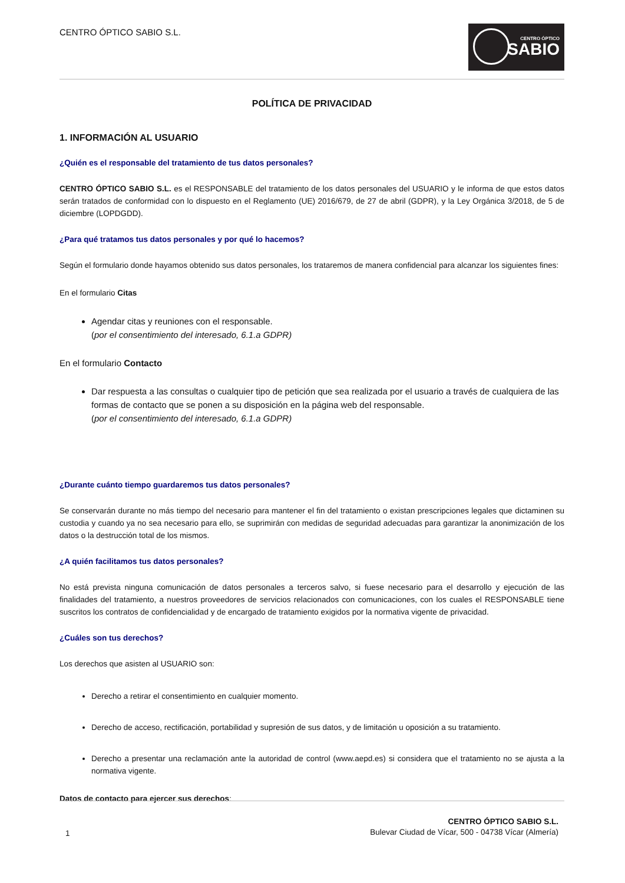CENTRO ÓPTICO SABIO S.L.
CENTRO ÓPTICO
SABIO
POLÍTICA DE PRIVACIDAD
1. INFORMACIÓN AL USUARIO
¿Quién es el responsable del tratamiento de tus datos personales?
CENTRO ÓPTICO SABIO S.L. es el RESPONSABLE del tratamiento de los datos personales del USUARIO y le informa de que estos datos serán tratados de conformidad con lo dispuesto en el Reglamento (UE) 2016/679, de 27 de abril (GDPR), y la Ley Orgánica 3/2018, de 5 de diciembre (LOPDGDD).
¿Para qué tratamos tus datos personales y por qué lo hacemos?
Según el formulario donde hayamos obtenido sus datos personales, los trataremos de manera confidencial para alcanzar los siguientes fines:
En el formulario Citas
Agendar citas y reuniones con el responsable.
(por el consentimiento del interesado, 6.1.a GDPR)
En el formulario Contacto
Dar respuesta a las consultas o cualquier tipo de petición que sea realizada por el usuario a través de cualquiera de las formas de contacto que se ponen a su disposición en la página web del responsable.
(por el consentimiento del interesado, 6.1.a GDPR)
¿Durante cuánto tiempo guardaremos tus datos personales?
Se conservarán durante no más tiempo del necesario para mantener el fin del tratamiento o existan prescripciones legales que dictaminen su custodia y cuando ya no sea necesario para ello, se suprimirán con medidas de seguridad adecuadas para garantizar la anonimización de los datos o la destrucción total de los mismos.
¿A quién facilitamos tus datos personales?
No está prevista ninguna comunicación de datos personales a terceros salvo, si fuese necesario para el desarrollo y ejecución de las finalidades del tratamiento, a nuestros proveedores de servicios relacionados con comunicaciones, con los cuales el RESPONSABLE tiene suscritos los contratos de confidencialidad y de encargado de tratamiento exigidos por la normativa vigente de privacidad.
¿Cuáles son tus derechos?
Los derechos que asisten al USUARIO son:
Derecho a retirar el consentimiento en cualquier momento.
Derecho de acceso, rectificación, portabilidad y supresión de sus datos, y de limitación u oposición a su tratamiento.
Derecho a presentar una reclamación ante la autoridad de control (www.aepd.es) si considera que el tratamiento no se ajusta a la normativa vigente.
Datos de contacto para ejercer sus derechos:
1
CENTRO ÓPTICO SABIO S.L.
Bulevar Ciudad de Vícar, 500 - 04738 Vícar (Almería)